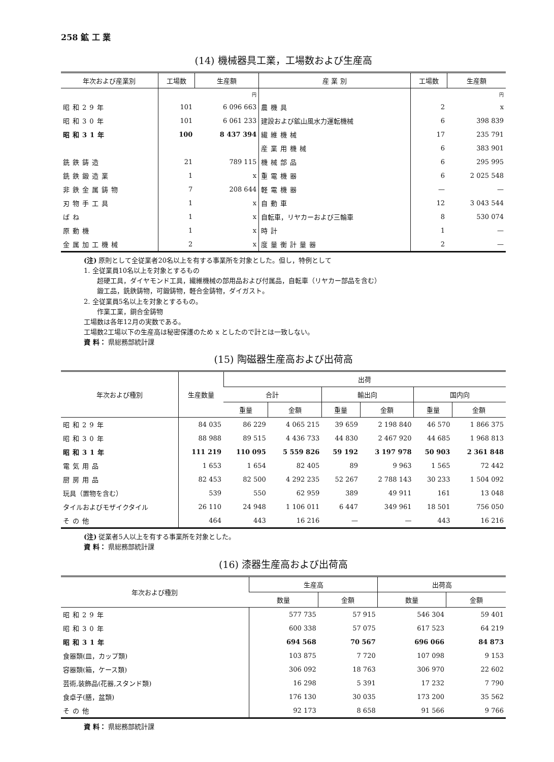258 鉱 工 業
(14) 機械器具工業，工場数および生産高
| 年次および産業別 | 工場数 | 生産額 | 産 業 別 | 工場数 | 生産額 |
| --- | --- | --- | --- | --- | --- |
| | | 円 | | | 円 |
| 昭和29年 | 101 | 6 096 663 | 農機具 | 2 | x |
| 昭和30年 | 101 | 6 061 233 | 建設および鉱山風水力運転機械 | 6 | 398 839 |
| 昭和31年 | 100 | 8 437 394 | 繊維機械 | 17 | 235 791 |
| | | | 産業用機械 | 6 | 383 901 |
| 銑鉄鋳造 | 21 | 789 115 | 機械部品 | 6 | 295 995 |
| 銑鉄鍛造業 | 1 | x | 重電機器 | 6 | 2 025 548 |
| 非鉄金属鋳物 | 7 | 208 644 | 軽電機器 | — | — |
| 刃物手工具 | 1 | x | 自動車 | 12 | 3 043 544 |
| ばね | 1 | x | 自転車，リヤカーおよび三輪車 | 8 | 530 074 |
| 原動機 | 1 | x | 時計 | 1 | — |
| 金属加工機械 | 2 | x | 度量衡計量器 | 2 | — |
(注) 原則として全従業者20名以上を有する事業所を対象とした。但し，特例として
1. 全従業員10名以上を対象とするもの
　　超硬工具，ダイヤモンド工具，繊維機械の部用品および付属品，自転車（リヤカー部品を含む）
　　鍛工品，銑鉄鋳物，可鍛鋳物，軽合金鋳物，ダイガスト。
2. 全従業員5名以上を対象とするもの。
　　作業工業，銅合金鋳物
工場数は各年12月の実数である。
工場数2工場以下の生産高は秘密保護のため x としたので計とは一致しない。
資 料： 県総務部統計課
(15) 陶磁器生産高および出荷高
| 年次および種別 | 生産数量 | 出荷 | | | | | |
| --- | --- | --- | --- | --- | --- | --- | --- |
| | | 合計 | | 輸出向 | | 国内向 | |
| | | 重量 | 金額 | 重量 | 金額 | 重量 | 金額 |
| 昭和29年 | 84 035 | 86 229 | 4 065 215 | 39 659 | 2 198 840 | 46 570 | 1 866 375 |
| 昭和30年 | 88 988 | 89 515 | 4 436 733 | 44 830 | 2 467 920 | 44 685 | 1 968 813 |
| 昭和31年 | 111 219 | 110 095 | 5 559 826 | 59 192 | 3 197 978 | 50 903 | 2 361 848 |
| 電気用品 | 1 653 | 1 654 | 82 405 | 89 | 9 963 | 1 565 | 72 442 |
| 厨房用品 | 82 453 | 82 500 | 4 292 235 | 52 267 | 2 788 143 | 30 233 | 1 504 092 |
| 玩具（置物を含む） | 539 | 550 | 62 959 | 389 | 49 911 | 161 | 13 048 |
| タイルおよびモザイクタイル | 26 110 | 24 948 | 1 106 011 | 6 447 | 349 961 | 18 501 | 756 050 |
| その他 | 464 | 443 | 16 216 | — | — | 443 | 16 216 |
(注) 従業者5人以上を有する事業所を対象とした。
資 料： 県総務部統計課
(16) 漆器生産高および出荷高
| 年次および種別 | 生産高 | | 出荷高 | |
| --- | --- | --- | --- | --- |
| | 数量 | 金額 | 数量 | 金額 |
| 昭和29年 | 577 735 | 57 915 | 546 304 | 59 401 |
| 昭和30年 | 600 338 | 57 075 | 617 523 | 64 219 |
| 昭和31年 | 694 568 | 70 567 | 696 066 | 84 873 |
| 食器類(皿，カップ類) | 103 875 | 7 720 | 107 098 | 9 153 |
| 容器類(箱，ケース類) | 306 092 | 18 763 | 306 970 | 22 602 |
| 芸術,装飾品(花器,スタンド類) | 16 298 | 5 391 | 17 232 | 7 790 |
| 食卓子(膳，盆類) | 176 130 | 30 035 | 173 200 | 35 562 |
| その他 | 92 173 | 8 658 | 91 566 | 9 766 |
資 料： 県総務部統計課